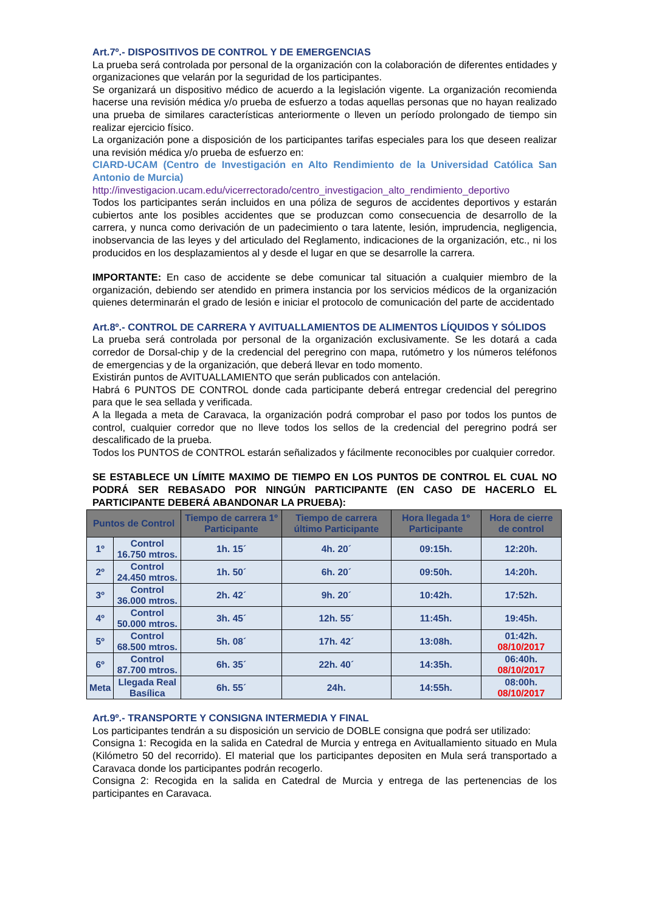Art.7º.- DISPOSITIVOS DE CONTROL Y DE EMERGENCIAS
La prueba será controlada por personal de la organización con la colaboración de diferentes entidades y organizaciones que velarán por la seguridad de los participantes.
Se organizará un dispositivo médico de acuerdo a la legislación vigente. La organización recomienda hacerse una revisión médica y/o prueba de esfuerzo a todas aquellas personas que no hayan realizado una prueba de similares características anteriormente o lleven un período prolongado de tiempo sin realizar ejercicio físico.
La organización pone a disposición de los participantes tarifas especiales para los que deseen realizar una revisión médica y/o prueba de esfuerzo en:
CIARD-UCAM (Centro de Investigación en Alto Rendimiento de la Universidad Católica San Antonio de Murcia)
http://investigacion.ucam.edu/vicerrectorado/centro_investigacion_alto_rendimiento_deportivo
Todos los participantes serán incluidos en una póliza de seguros de accidentes deportivos y estarán cubiertos ante los posibles accidentes que se produzcan como consecuencia de desarrollo de la carrera, y nunca como derivación de un padecimiento o tara latente, lesión, imprudencia, negligencia, inobservancia de las leyes y del articulado del Reglamento, indicaciones de la organización, etc., ni los producidos en los desplazamientos al y desde el lugar en que se desarrolle la carrera.
IMPORTANTE: En caso de accidente se debe comunicar tal situación a cualquier miembro de la organización, debiendo ser atendido en primera instancia por los servicios médicos de la organización quienes determinarán el grado de lesión e iniciar el protocolo de comunicación del parte de accidentado
Art.8º.- CONTROL DE CARRERA Y AVITUALLAMIENTOS DE ALIMENTOS LÍQUIDOS Y SÓLIDOS
La prueba será controlada por personal de la organización exclusivamente. Se les dotará a cada corredor de Dorsal-chip y de la credencial del peregrino con mapa, rutómetro y los números teléfonos de emergencias y de la organización, que deberá llevar en todo momento.
Existirán puntos de AVITUALLAMIENTO que serán publicados con antelación.
Habrá 6 PUNTOS DE CONTROL donde cada participante deberá entregar credencial del peregrino para que le sea sellada y verificada.
A la llegada a meta de Caravaca, la organización podrá comprobar el paso por todos los puntos de control, cualquier corredor que no lleve todos los sellos de la credencial del peregrino podrá ser descalificado de la prueba.
Todos los PUNTOS de CONTROL estarán señalizados y fácilmente reconocibles por cualquier corredor.
SE ESTABLECE UN LÍMITE MAXIMO DE TIEMPO EN LOS PUNTOS DE CONTROL EL CUAL NO PODRÁ SER REBASADO POR NINGÚN PARTICIPANTE (EN CASO DE HACERLO EL PARTICIPANTE DEBERÁ ABANDONAR LA PRUEBA):
| Puntos de Control | | Tiempo de carrera 1º Participante | Tiempo de carrera último Participante | Hora llegada 1º Participante | Hora de cierre de control |
| --- | --- | --- | --- | --- | --- |
| 1º | Control 16.750 mtros. | 1h. 15´ | 4h. 20´ | 09:15h. | 12:20h. |
| 2º | Control 24.450 mtros. | 1h. 50´ | 6h. 20´ | 09:50h. | 14:20h. |
| 3º | Control 36.000 mtros. | 2h. 42´ | 9h. 20´ | 10:42h. | 17:52h. |
| 4º | Control 50.000 mtros. | 3h. 45´ | 12h. 55´ | 11:45h. | 19:45h. |
| 5º | Control 68.500 mtros. | 5h. 08´ | 17h. 42´ | 13:08h. | 01:42h. 08/10/2017 |
| 6º | Control 87.700 mtros. | 6h. 35´ | 22h. 40´ | 14:35h. | 06:40h. 08/10/2017 |
| Meta | Llegada Real Basílica | 6h. 55´ | 24h. | 14:55h. | 08:00h. 08/10/2017 |
Art.9º.- TRANSPORTE Y CONSIGNA INTERMEDIA Y FINAL
Los participantes tendrán a su disposición un servicio de DOBLE consigna que podrá ser utilizado:
Consigna 1: Recogida en la salida en Catedral de Murcia y entrega en Avituallamiento situado en Mula (Kilómetro 50 del recorrido). El material que los participantes depositen en Mula será transportado a Caravaca donde los participantes podrán recogerlo.
Consigna 2: Recogida en la salida en Catedral de Murcia y entrega de las pertenencias de los participantes en Caravaca.